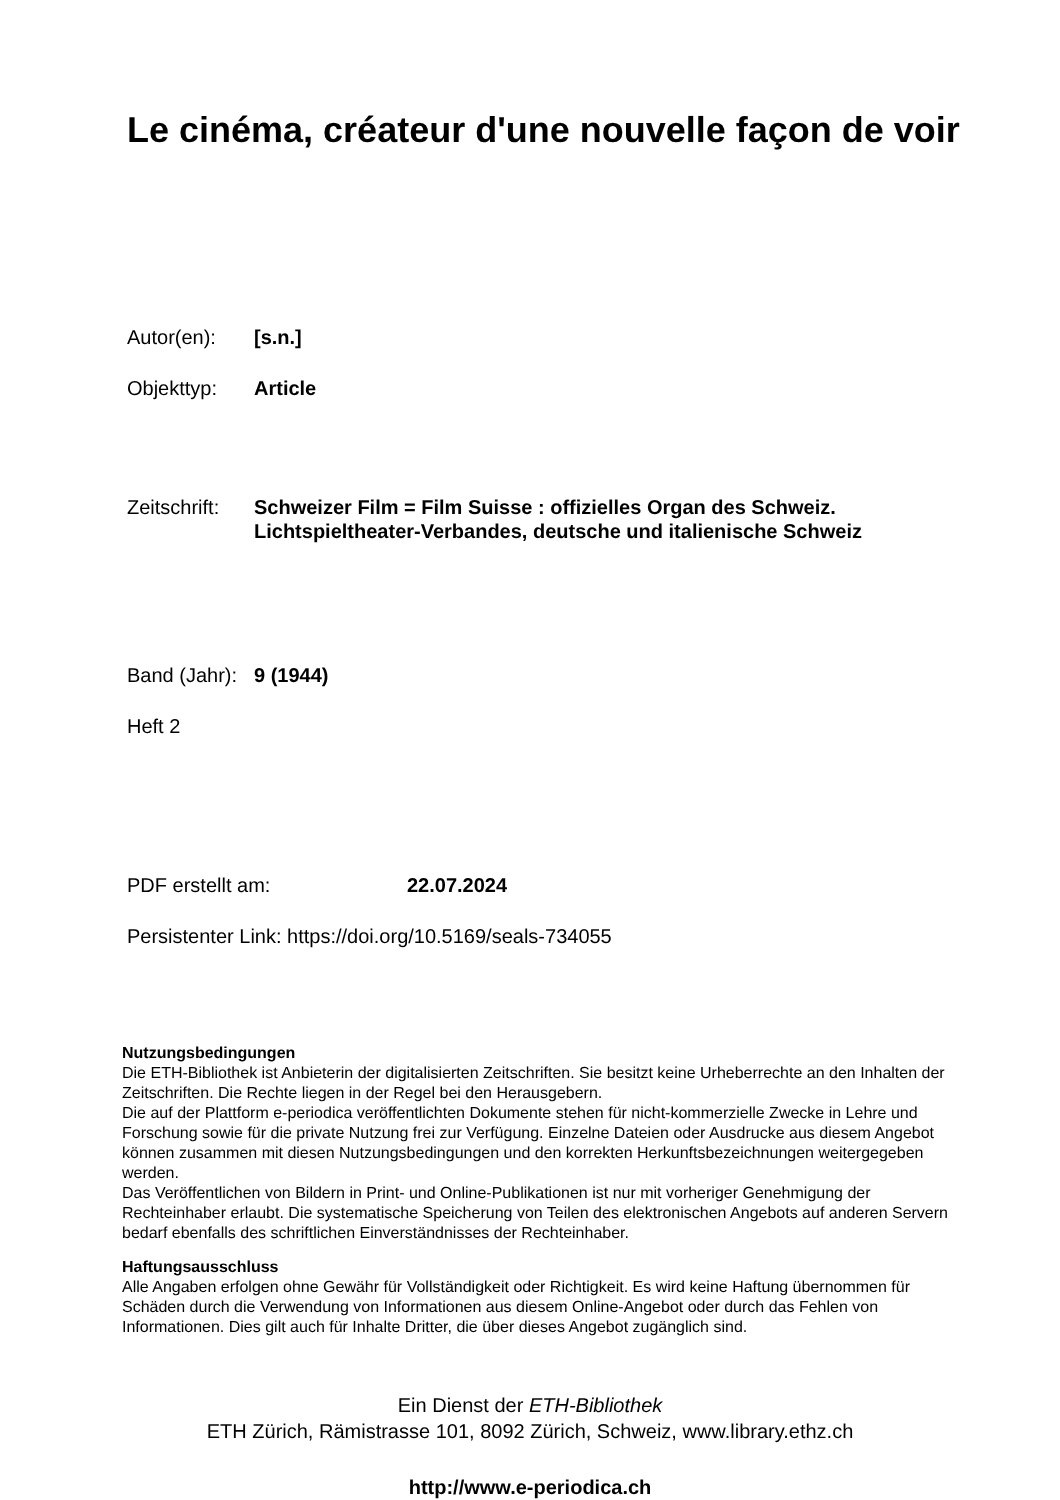Le cinéma, créateur d'une nouvelle façon de voir
Autor(en): [s.n.]
Objekttyp: Article
Zeitschrift:
Schweizer Film = Film Suisse : offizielles Organ des Schweiz. Lichtspieltheater-Verbandes, deutsche und italienische Schweiz
Band (Jahr):
9 (1944)
Heft 2
PDF erstellt am: 22.07.2024
Persistenter Link: https://doi.org/10.5169/seals-734055
Nutzungsbedingungen
Die ETH-Bibliothek ist Anbieterin der digitalisierten Zeitschriften. Sie besitzt keine Urheberrechte an den Inhalten der Zeitschriften. Die Rechte liegen in der Regel bei den Herausgebern.
Die auf der Plattform e-periodica veröffentlichten Dokumente stehen für nicht-kommerzielle Zwecke in Lehre und Forschung sowie für die private Nutzung frei zur Verfügung. Einzelne Dateien oder Ausdrucke aus diesem Angebot können zusammen mit diesen Nutzungsbedingungen und den korrekten Herkunftsbezeichnungen weitergegeben werden.
Das Veröffentlichen von Bildern in Print- und Online-Publikationen ist nur mit vorheriger Genehmigung der Rechteinhaber erlaubt. Die systematische Speicherung von Teilen des elektronischen Angebots auf anderen Servern bedarf ebenfalls des schriftlichen Einverständnisses der Rechteinhaber.
Haftungsausschluss
Alle Angaben erfolgen ohne Gewähr für Vollständigkeit oder Richtigkeit. Es wird keine Haftung übernommen für Schäden durch die Verwendung von Informationen aus diesem Online-Angebot oder durch das Fehlen von Informationen. Dies gilt auch für Inhalte Dritter, die über dieses Angebot zugänglich sind.
Ein Dienst der ETH-Bibliothek
ETH Zürich, Rämistrasse 101, 8092 Zürich, Schweiz, www.library.ethz.ch
http://www.e-periodica.ch